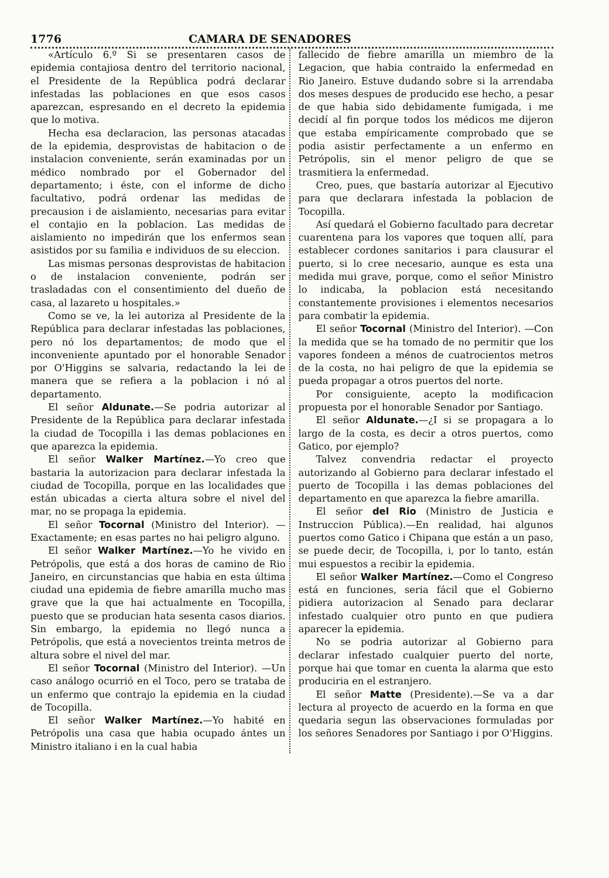1776 CAMARA DE SENADORES
«Artículo 6.º Si se presentaren casos de epidemia contajiosa dentro del territorio nacional, el Presidente de la República podrá declarar infestadas las poblaciones en que esos casos aparezcan, espresando en el decreto la epidemia que lo motiva.
Hecha esa declaracion, las personas atacadas de la epidemia, desprovistas de habitacion o de instalacion conveniente, serán examinadas por un médico nombrado por el Gobernador del departamento; i éste, con el informe de dicho facultativo, podrá ordenar las medidas de precausion i de aislamiento, necesarias para evitar el contajio en la poblacion. Las medidas de aislamiento no impedirán que los enfermos sean asistidos por su familia e individuos de su eleccion.
Las mismas personas desprovistas de habitacion o de instalacion conveniente, podrán ser trasladadas con el consentimiento del dueño de casa, al lazareto u hospitales.»
Como se ve, la lei autoriza al Presidente de la República para declarar infestadas las poblaciones, pero nó los departamentos; de modo que el inconveniente apuntado por el honorable Senador por O'Higgins se salvaria, redactando la lei de manera que se refiera a la poblacion i nó al departamento.
El señor Aldunate.—Se podria autorizar al Presidente de la República para declarar infestada la ciudad de Tocopilla i las demas poblaciones en que aparezca la epidemia.
El señor Walker Martínez.—Yo creo que bastaria la autorizacion para declarar infestada la ciudad de Tocopilla, porque en las localidades que están ubicadas a cierta altura sobre el nivel del mar, no se propaga la epidemia.
El señor Tocornal (Ministro del Interior). —Exactamente; en esas partes no hai peligro alguno.
El señor Walker Martínez.—Yo he vivido en Petrópolis, que está a dos horas de camino de Rio Janeiro, en circunstancias que habia en esta última ciudad una epidemia de fiebre amarilla mucho mas grave que la que hai actualmente en Tocopilla, puesto que se producian hata sesenta casos diarios. Sin embargo, la epidemia no llegó nunca a Petrópolis, que está a novecientos treinta metros de altura sobre el nivel del mar.
El señor Tocornal (Ministro del Interior). —Un caso análogo ocurrió en el Toco, pero se trataba de un enfermo que contrajo la epidemia en la ciudad de Tocopilla.
El señor Walker Martínez.—Yo habité en Petrópolis una casa que habia ocupado ántes un Ministro italiano i en la cual habia
fallecido de fiebre amarilla un miembro de la Legacion, que habia contraido la enfermedad en Rio Janeiro. Estuve dudando sobre si la arrendaba dos meses despues de producido ese hecho, a pesar de que habia sido debidamente fumigada, i me decidí al fin porque todos los médicos me dijeron que estaba empíricamente comprobado que se podia asistir perfectamente a un enfermo en Petrópolis, sin el menor peligro de que se trasmitiera la enfermedad.
Creo, pues, que bastaría autorizar al Ejecutivo para que declarara infestada la poblacion de Tocopilla.
Así quedará el Gobierno facultado para decretar cuarentena para los vapores que toquen allí, para establecer cordones sanitarios i para clausurar el puerto, si lo cree necesario, aunque es esta una medida mui grave, porque, como el señor Ministro lo indicaba, la poblacion está necesitando constantemente provisiones i elementos necesarios para combatir la epidemia.
El señor Tocornal (Ministro del Interior). —Con la medida que se ha tomado de no permitir que los vapores fondeen a ménos de cuatrocientos metros de la costa, no hai peligro de que la epidemia se pueda propagar a otros puertos del norte.
Por consiguiente, acepto la modificacion propuesta por el honorable Senador por Santiago.
El señor Aldunate.—¿I si se propagara a lo largo de la costa, es decir a otros puertos, como Gatico, por ejemplo?
Talvez convendria redactar el proyecto autorizando al Gobierno para declarar infestado el puerto de Tocopilla i las demas poblaciones del departamento en que aparezca la fiebre amarilla.
El señor del Rio (Ministro de Justicia e Instruccion Pública).—En realidad, hai algunos puertos como Gatico i Chipana que están a un paso, se puede decir, de Tocopilla, i, por lo tanto, están mui espuestos a recibir la epidemia.
El señor Walker Martínez.—Como el Congreso está en funciones, seria fácil que el Gobierno pidiera autorizacion al Senado para declarar infestado cualquier otro punto en que pudiera aparecer la epidemia.
No se podria autorizar al Gobierno para declarar infestado cualquier puerto del norte, porque hai que tomar en cuenta la alarma que esto produciria en el estranjero.
El señor Matte (Presidente).—Se va a dar lectura al proyecto de acuerdo en la forma en que quedaria segun las observaciones formuladas por los señores Senadores por Santiago i por O'Higgins.